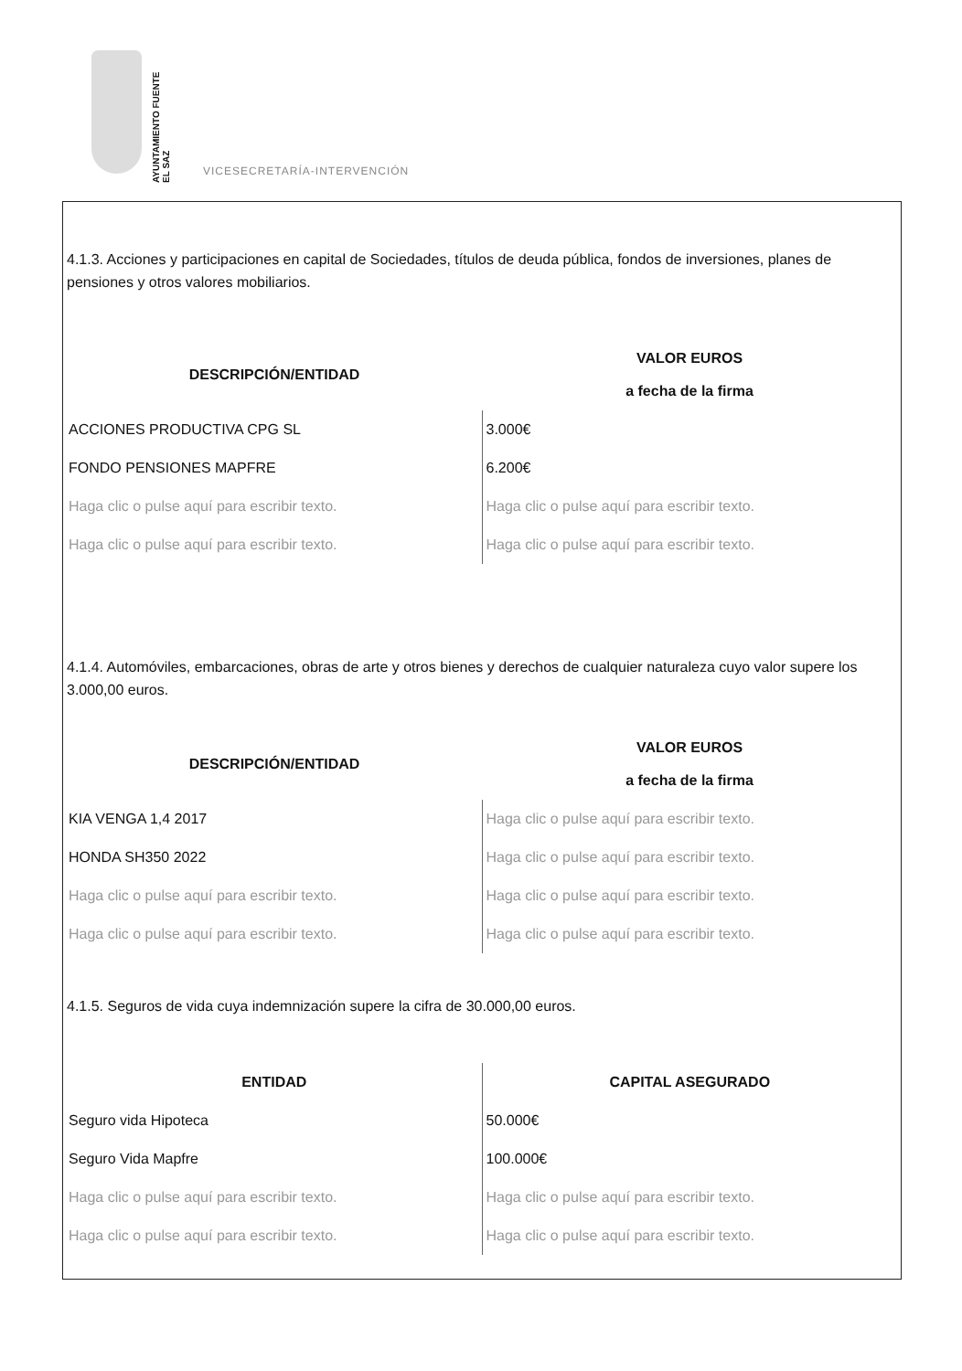AYUNTAMIENTO FUENTE EL SAZ
VICESECRETARÍA-INTERVENCIÓN
4.1.3. Acciones y participaciones en capital de Sociedades, títulos de deuda pública, fondos de inversiones, planes de pensiones y otros valores mobiliarios.
| DESCRIPCIÓN/ENTIDAD | VALOR EUROS a fecha de la firma |
| --- | --- |
| ACCIONES PRODUCTIVA CPG SL | 3.000€ |
| FONDO PENSIONES MAPFRE | 6.200€ |
| Haga clic o pulse aquí para escribir texto. | Haga clic o pulse aquí para escribir texto. |
| Haga clic o pulse aquí para escribir texto. | Haga clic o pulse aquí para escribir texto. |
4.1.4. Automóviles, embarcaciones, obras de arte y otros bienes y derechos de cualquier naturaleza cuyo valor supere los 3.000,00 euros.
| DESCRIPCIÓN/ENTIDAD | VALOR EUROS a fecha de la firma |
| --- | --- |
| KIA VENGA 1,4 2017 | Haga clic o pulse aquí para escribir texto. |
| HONDA SH350 2022 | Haga clic o pulse aquí para escribir texto. |
| Haga clic o pulse aquí para escribir texto. | Haga clic o pulse aquí para escribir texto. |
| Haga clic o pulse aquí para escribir texto. | Haga clic o pulse aquí para escribir texto. |
4.1.5. Seguros de vida cuya indemnización supere la cifra de 30.000,00 euros.
| ENTIDAD | CAPITAL ASEGURADO |
| --- | --- |
| Seguro vida Hipoteca | 50.000€ |
| Seguro Vida Mapfre | 100.000€ |
| Haga clic o pulse aquí para escribir texto. | Haga clic o pulse aquí para escribir texto. |
| Haga clic o pulse aquí para escribir texto. | Haga clic o pulse aquí para escribir texto. |